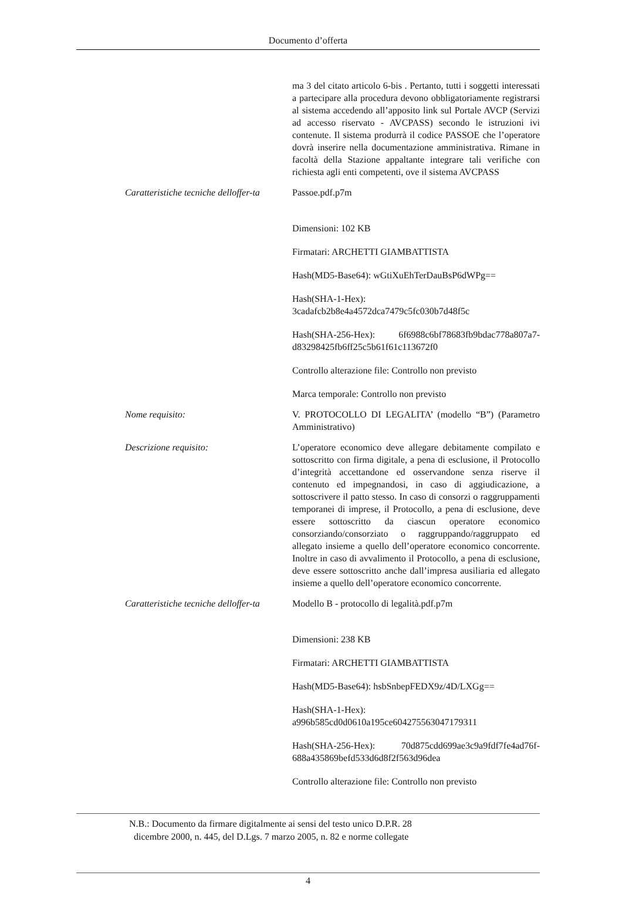Documento d’offerta
| | ma 3 del citato articolo 6-bis . Pertanto, tutti i soggetti interessati a partecipare alla procedura devono obbligatoriamente registrarsi al sistema accedendo all’apposito link sul Portale AVCP (Servizi ad accesso riservato - AVCPASS) secondo le istruzioni ivi contenute. Il sistema produrrà il codice PASSOE che l’operatore dovrà inserire nella documentazione amministrativa. Rimane in facoltà della Stazione appaltante integrare tali verifiche con richiesta agli enti competenti, ove il sistema AVCPASS |
| Caratteristiche tecniche delloffer-ta | Passoe.pdf.p7m Dimensioni: 102 KB Firmatari: ARCHETTI GIAMBATTISTA Hash(MD5-Base64): wGtiXuEhTerDauBsP6dWPg== Hash(SHA-1-Hex): 3cadafcb2b8e4a4572dca7479c5fc030b7d48f5c Hash(SHA-256-Hex): 6f6988c6bf78683fb9bdac778a807a7-d83298425fb6ff25c5b61f61c113672f0 Controllo alterazione file: Controllo non previsto Marca temporale: Controllo non previsto |
| Nome requisito: | V. PROTOCOLLO DI LEGALITA’ (modello “B”) (Parametro Amministrativo) |
| Descrizione requisito: | L’operatore economico deve allegare debitamente compilato e sottoscritto con firma digitale, a pena di esclusione, il Protocollo d’integrità accettandone ed osservandone senza riserve il contenuto ed impegnandosi, in caso di aggiudicazione, a sottoscrivere il patto stesso. In caso di consorzi o raggruppamenti temporanei di imprese, il Protocollo, a pena di esclusione, deve essere sottoscritto da ciascun operatore economico consorziando/consorziato o raggruppando/raggruppato ed allegato insieme a quello dell’operatore economico concorrente. Inoltre in caso di avvalimento il Protocollo, a pena di esclusione, deve essere sottoscritto anche dall’impresa ausiliaria ed allegato insieme a quello dell’operatore economico concorrente. |
| Caratteristiche tecniche delloffer-ta | Modello B - protocollo di legalità.pdf.p7m Dimensioni: 238 KB Firmatari: ARCHETTI GIAMBATTISTA Hash(MD5-Base64): hsbSnbepFEDX9z/4D/LXGg== Hash(SHA-1-Hex): a996b585cd0d0610a195ce604275563047179311 Hash(SHA-256-Hex): 70d875cdd699ae3c9a9fdf7fe4ad76f-688a435869befd533d6d8f2f563d96dea Controllo alterazione file: Controllo non previsto |
N.B.: Documento da firmare digitalmente ai sensi del testo unico D.P.R. 28
dicembre 2000, n. 445, del D.Lgs. 7 marzo 2005, n. 82 e norme collegate
4